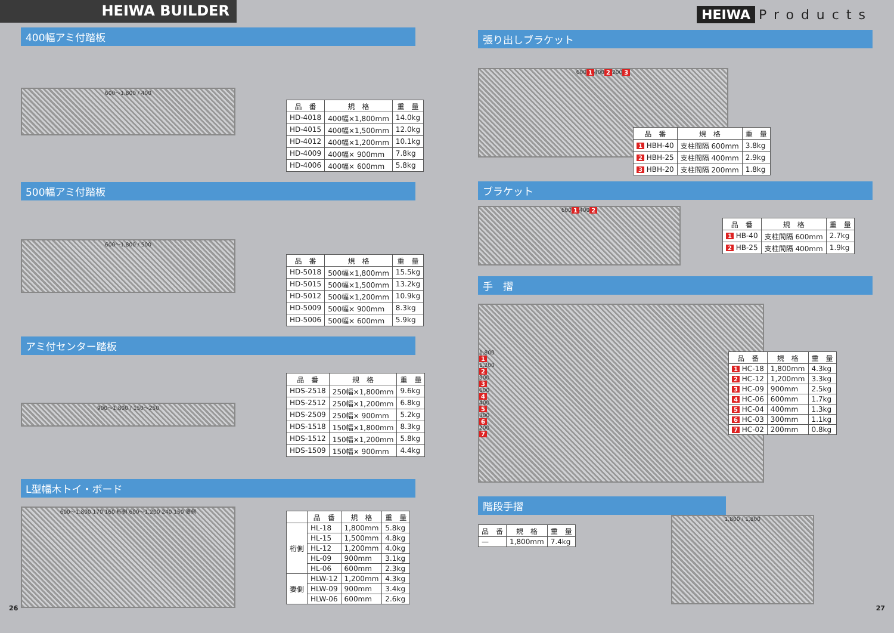HEIWA BUILDER
400幅アミ付踏板
600～1,800 / 400
| 品 番 | 規 格 | 重 量 |
| --- | --- | --- |
| HD-4018 | 400幅×1,800mm | 14.0kg |
| HD-4015 | 400幅×1,500mm | 12.0kg |
| HD-4012 | 400幅×1,200mm | 10.1kg |
| HD-4009 | 400幅× 900mm | 7.8kg |
| HD-4006 | 400幅× 600mm | 5.8kg |
500幅アミ付踏板
600～1,800 / 500
| 品 番 | 規 格 | 重 量 |
| --- | --- | --- |
| HD-5018 | 500幅×1,800mm | 15.5kg |
| HD-5015 | 500幅×1,500mm | 13.2kg |
| HD-5012 | 500幅×1,200mm | 10.9kg |
| HD-5009 | 500幅× 900mm | 8.3kg |
| HD-5006 | 500幅× 600mm | 5.9kg |
アミ付センター踏板
900～1,800 / 150～250
| 品 番 | 規 格 | 重 量 |
| --- | --- | --- |
| HDS-2518 | 250幅×1,800mm | 9.6kg |
| HDS-2512 | 250幅×1,200mm | 6.8kg |
| HDS-2509 | 250幅× 900mm | 5.2kg |
| HDS-1518 | 150幅×1,800mm | 8.3kg |
| HDS-1512 | 150幅×1,200mm | 5.8kg |
| HDS-1509 | 150幅× 900mm | 4.4kg |
L型幅木トイ・ボード
600～1,800 170 160 桁側 600～1,200 240 150 妻側
| | 品 番 | 規 格 | 重 量 |
| --- | --- | --- | --- |
| 桁側 | HL-18 | 1,800mm | 5.8kg |
| | HL-15 | 1,500mm | 4.8kg |
| | HL-12 | 1,200mm | 4.0kg |
| | HL-09 | 900mm | 3.1kg |
| | HL-06 | 600mm | 2.3kg |
| 妻側 | HLW-12 | 1,200mm | 4.3kg |
| | HLW-09 | 900mm | 3.4kg |
| | HLW-06 | 600mm | 2.6kg |
26
HEIWA Products
張り出しブラケット
600 1 400 2 200 3
| 品 番 | 規 格 | 重 量 |
| --- | --- | --- |
| 1 HBH-40 | 支柱間隔 600mm | 3.8kg |
| 2 HBH-25 | 支柱間隔 400mm | 2.9kg |
| 3 HBH-20 | 支柱間隔 200mm | 1.8kg |
ブラケット
600 1 400 2
| 品 番 | 規 格 | 重 量 |
| --- | --- | --- |
| 1 HB-40 | 支柱間隔 600mm | 2.7kg |
| 2 HB-25 | 支柱間隔 400mm | 1.9kg |
手　摺
1,800
1
1,200
2
900
3
600
4
400
5
300
6
200
7
| 品 番 | 規 格 | 重 量 |
| --- | --- | --- |
| 1 HC-18 | 1,800mm | 4.3kg |
| 2 HC-12 | 1,200mm | 3.3kg |
| 3 HC-09 | 900mm | 2.5kg |
| 4 HC-06 | 600mm | 1.7kg |
| 5 HC-04 | 400mm | 1.3kg |
| 6 HC-03 | 300mm | 1.1kg |
| 7 HC-02 | 200mm | 0.8kg |
階段手摺
| 品 番 | 規 格 | 重 量 |
| --- | --- | --- |
| — | 1,800mm | 7.4kg |
1,800 / 1,800
27